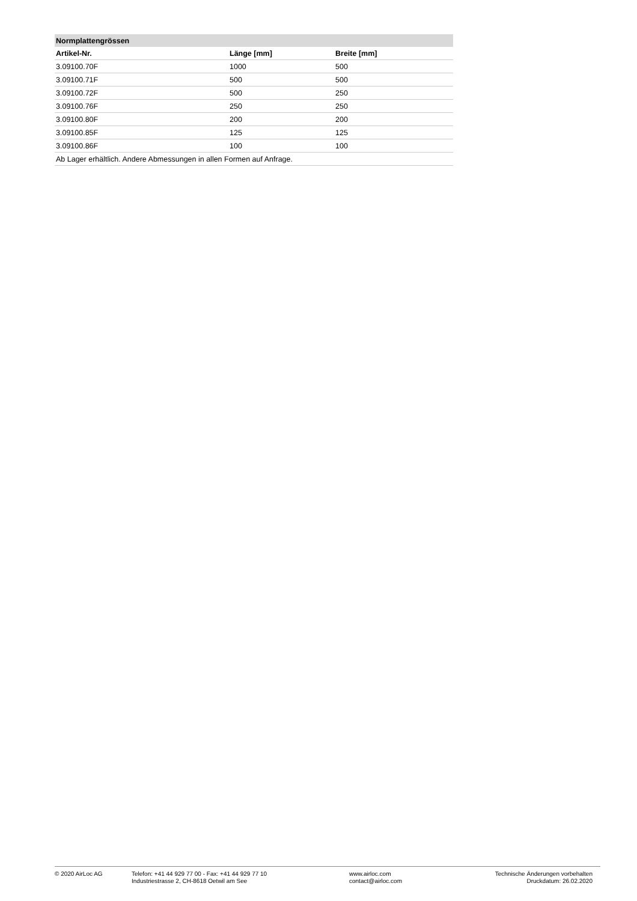| Normplattengrössen | | |
| --- | --- | --- |
| Artikel-Nr. | Länge [mm] | Breite [mm] |
| 3.09100.70F | 1000 | 500 |
| 3.09100.71F | 500 | 500 |
| 3.09100.72F | 500 | 250 |
| 3.09100.76F | 250 | 250 |
| 3.09100.80F | 200 | 200 |
| 3.09100.85F | 125 | 125 |
| 3.09100.86F | 100 | 100 |
| Ab Lager erhältlich. Andere Abmessungen in allen Formen auf Anfrage. | | |
© 2020 AirLoc AG Telefon: +41 44 929 77 00 - Fax: +41 44 929 77 10
Industriestrasse 2, CH-8618 Oetwil am See
www.airloc.com
contact@airloc.com
Technische Änderungen vorbehalten
Druckdatum: 26.02.2020